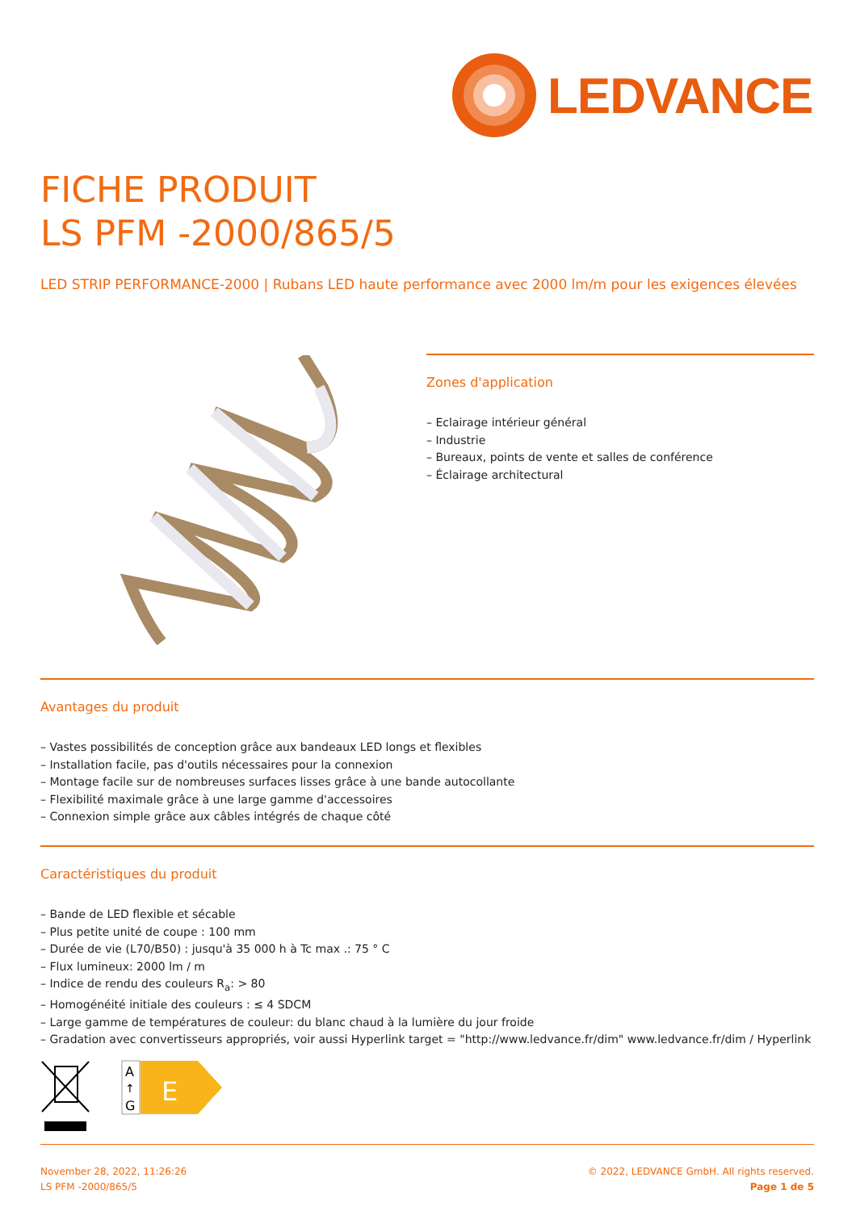LEDVANCE
FICHE PRODUIT
LS PFM -2000/865/5
LED STRIP PERFORMANCE-2000 | Rubans LED haute performance avec 2000 lm/m pour les exigences élevées
Zones d'application
– Eclairage intérieur général
– Industrie
– Bureaux, points de vente et salles de conférence
– Éclairage architectural
Avantages du produit
– Vastes possibilités de conception grâce aux bandeaux LED longs et flexibles
– Installation facile, pas d'outils nécessaires pour la connexion
– Montage facile sur de nombreuses surfaces lisses grâce à une bande autocollante
– Flexibilité maximale grâce à une large gamme d'accessoires
– Connexion simple grâce aux câbles intégrés de chaque côté
Caractéristiques du produit
– Bande de LED flexible et sécable
– Plus petite unité de coupe : 100 mm
– Durée de vie (L70/B50) : jusqu'à 35 000 h à Tc max .: 75 ° C
– Flux lumineux: 2000 lm / m
– Indice de rendu des couleurs R<sub>a</sub>: > 80
– Homogénéité initiale des couleurs : ≤ 4 SDCM
– Large gamme de températures de couleur: du blanc chaud à la lumière du jour froide
– Gradation avec convertisseurs appropriés, voir aussi Hyperlink target = "http://www.ledvance.fr/dim" www.ledvance.fr/dim / Hyperlink
A
↑
G
E
November 28, 2022, 11:26:26
LS PFM -2000/865/5
© 2022, LEDVANCE GmbH. All rights reserved.
Page 1 de 5